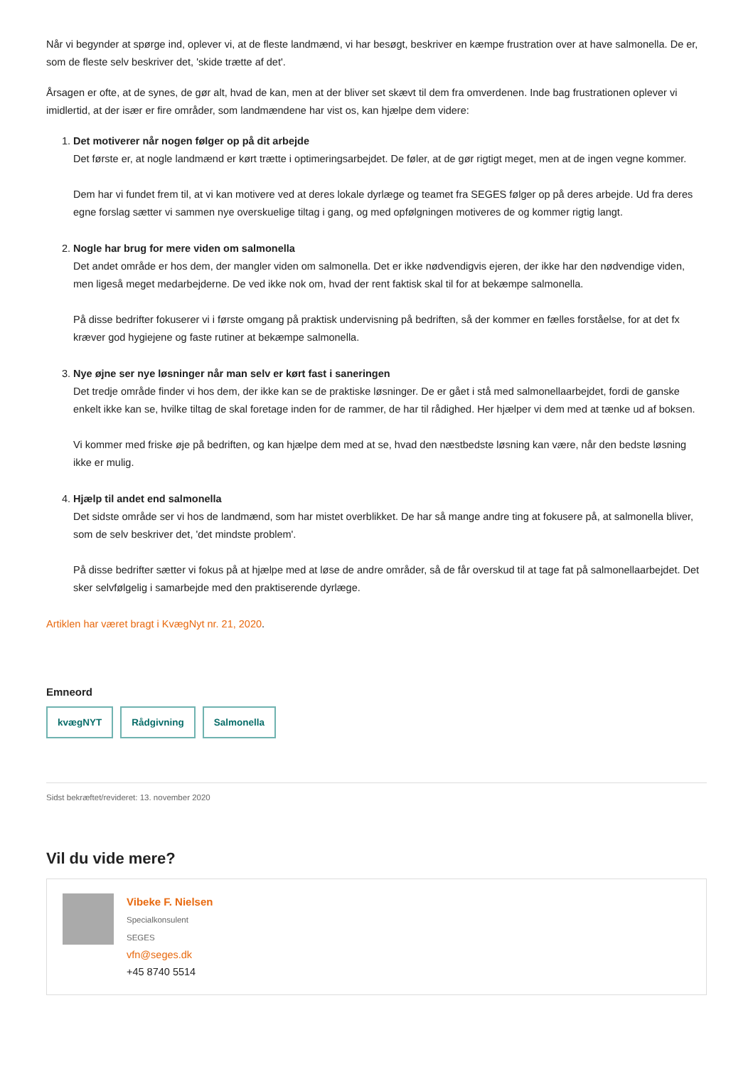Når vi begynder at spørge ind, oplever vi, at de fleste landmænd, vi har besøgt, beskriver en kæmpe frustration over at have salmonella. De er, som de fleste selv beskriver det, 'skide trætte af det'.
Årsagen er ofte, at de synes, de gør alt, hvad de kan, men at der bliver set skævt til dem fra omverdenen. Inde bag frustrationen oplever vi imidlertid, at der især er fire områder, som landmændene har vist os, kan hjælpe dem videre:
1. Det motiverer når nogen følger op på dit arbejde
Det første er, at nogle landmænd er kørt trætte i optimeringsarbejdet. De føler, at de gør rigtigt meget, men at de ingen vegne kommer.
Dem har vi fundet frem til, at vi kan motivere ved at deres lokale dyrlæge og teamet fra SEGES følger op på deres arbejde. Ud fra deres egne forslag sætter vi sammen nye overskuelige tiltag i gang, og med opfølgningen motiveres de og kommer rigtig langt.
2. Nogle har brug for mere viden om salmonella
Det andet område er hos dem, der mangler viden om salmonella. Det er ikke nødvendigvis ejeren, der ikke har den nødvendige viden, men ligeså meget medarbejderne. De ved ikke nok om, hvad der rent faktisk skal til for at bekæmpe salmonella.
På disse bedrifter fokuserer vi i første omgang på praktisk undervisning på bedriften, så der kommer en fælles forståelse, for at det fx kræver god hygiejene og faste rutiner at bekæmpe salmonella.
3. Nye øjne ser nye løsninger når man selv er kørt fast i saneringen
Det tredje område finder vi hos dem, der ikke kan se de praktiske løsninger. De er gået i stå med salmonellaarbejdet, fordi de ganske enkelt ikke kan se, hvilke tiltag de skal foretage inden for de rammer, de har til rådighed. Her hjælper vi dem med at tænke ud af boksen.
Vi kommer med friske øje på bedriften, og kan hjælpe dem med at se, hvad den næstbedste løsning kan være, når den bedste løsning ikke er mulig.
4. Hjælp til andet end salmonella
Det sidste område ser vi hos de landmænd, som har mistet overblikket. De har så mange andre ting at fokusere på, at salmonella bliver, som de selv beskriver det, 'det mindste problem'.
På disse bedrifter sætter vi fokus på at hjælpe med at løse de andre områder, så de får overskud til at tage fat på salmonellaarbejdet. Det sker selvfølgelig i samarbejde med den praktiserende dyrlæge.
Artiklen har været bragt i KvægNyt nr. 21, 2020.
Emneord
kvægNYT Rådgivning Salmonella
Sidst bekræftet/revideret: 13. november 2020
Vil du vide mere?
Vibeke F. Nielsen
Specialkonsulent
SEGES
vfn@seges.dk
+45 8740 5514